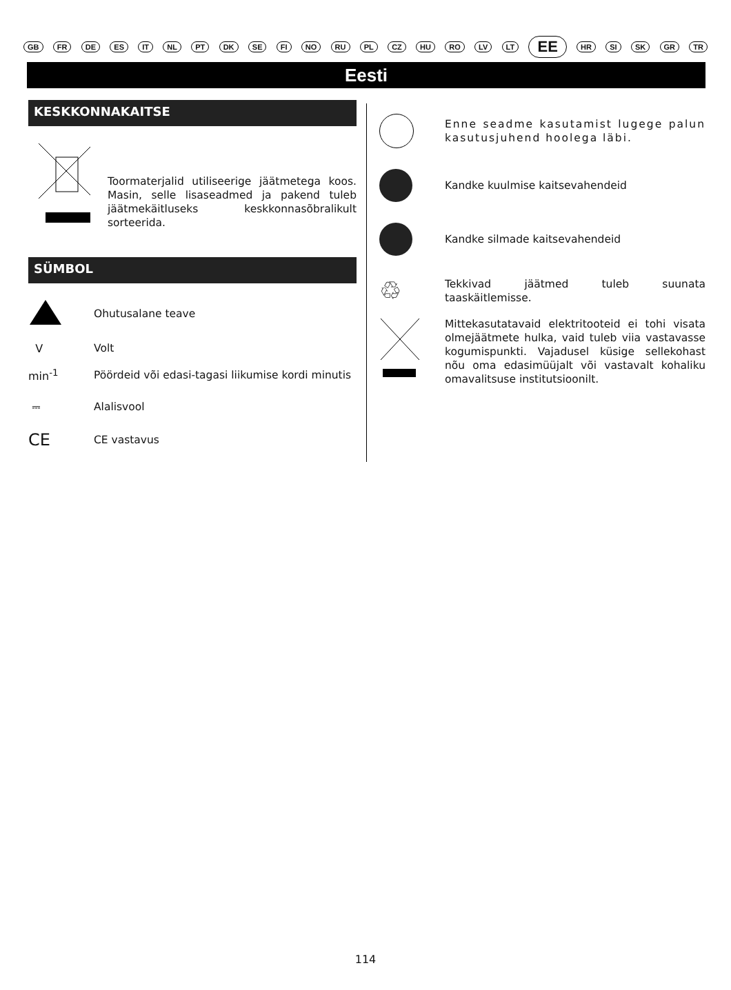GB FR DE ES IT NL PT DK SE FI NO RU PL CZ HU RO LV LT EE HR SI SK GR TR
Eesti
KESKKONNAKAITSE
Toormaterjalid utiliseerige jäätmetega koos. Masin, selle lisaseadmed ja pakend tuleb jäätmekäitluseks keskkonnasõbralikult sorteerida.
SÜMBOL
Ohutusalane teave
V
Volt
min<sup>-1</sup>
Pöördeid või edasi-tagasi liikumise kordi minutis
⎓
Alalisvool
CE
CE vastavus
Enne seadme kasutamist lugege palun kasutusjuhend hoolega läbi.
Kandke kuulmise kaitsevahendeid
Kandke silmade kaitsevahendeid
♲
Tekkivad jäätmed tuleb suunata taaskäitlemisse.
Mittekasutatavaid elektritooteid ei tohi visata olmejäätmete hulka, vaid tuleb viia vastavasse kogumispunkti. Vajadusel küsige sellekohast nõu oma edasimüüjalt või vastavalt kohaliku omavalitsuse institutsioonilt.
114